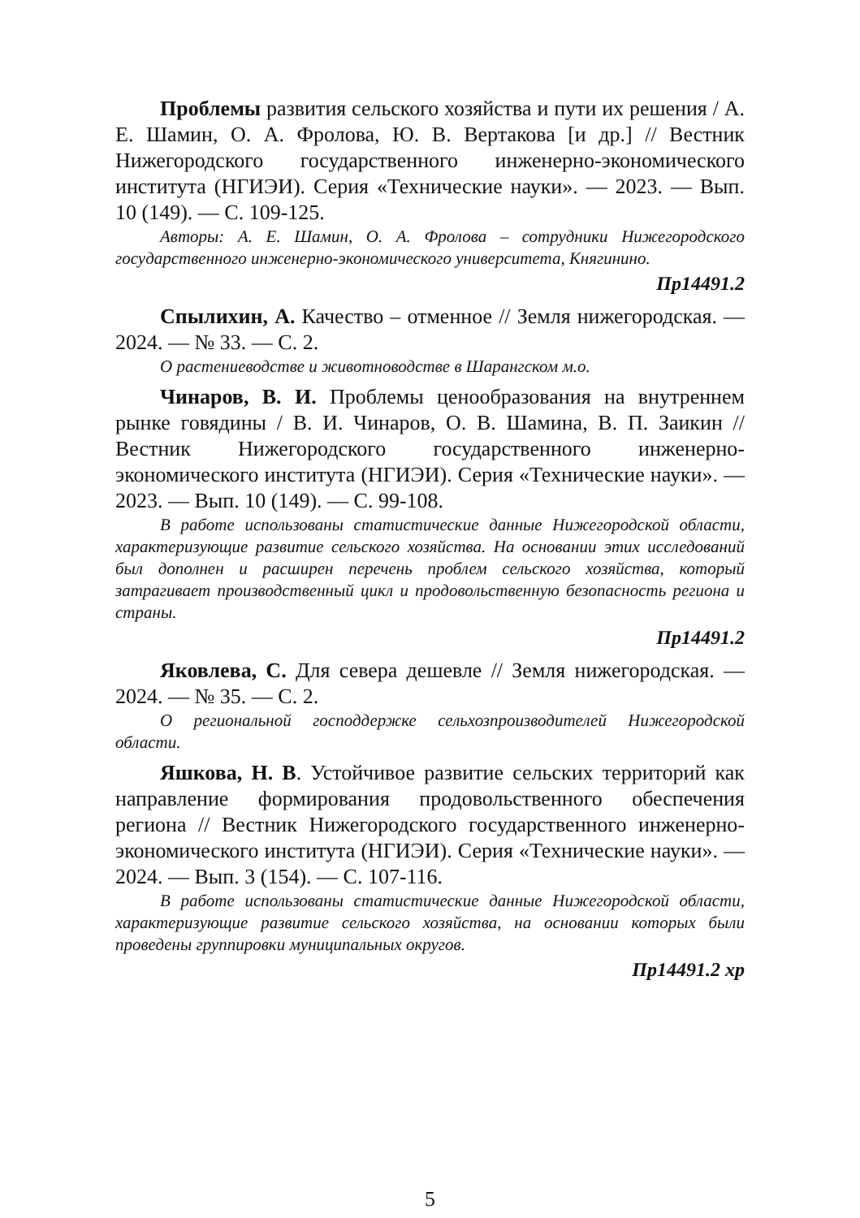Проблемы развития сельского хозяйства и пути их решения / А. Е. Шамин, О. А. Фролова, Ю. В. Вертакова [и др.] // Вестник Нижегородского государственного инженерно-экономического института (НГИЭИ). Серия «Технические науки». — 2023. — Вып. 10 (149). — С. 109-125.
Авторы: А. Е. Шамин, О. А. Фролова – сотрудники Нижегородского государственного инженерно-экономического университета, Княгинино.
Пр14491.2
Спылихин, А. Качество – отменное // Земля нижегородская. — 2024. — № 33. — С. 2.
О растениеводстве и животноводстве в Шарангском м.о.
Чинаров, В. И. Проблемы ценообразования на внутреннем рынке говядины / В. И. Чинаров, О. В. Шамина, В. П. Заикин // Вестник Нижегородского государственного инженерно-экономического института (НГИЭИ). Серия «Технические науки». — 2023. — Вып. 10 (149). — С. 99-108.
В работе использованы статистические данные Нижегородской области, характеризующие развитие сельского хозяйства. На основании этих исследований был дополнен и расширен перечень проблем сельского хозяйства, который затрагивает производственный цикл и продовольственную безопасность региона и страны.
Пр14491.2
Яковлева, С. Для севера дешевле // Земля нижегородская. — 2024. — № 35. — С. 2.
О региональной господдержке сельхозпроизводителей Нижегородской области.
Яшкова, Н. В. Устойчивое развитие сельских территорий как направление формирования продовольственного обеспечения региона // Вестник Нижегородского государственного инженерно-экономического института (НГИЭИ). Серия «Технические науки». — 2024. — Вып. 3 (154). — С. 107-116.
В работе использованы статистические данные Нижегородской области, характеризующие развитие сельского хозяйства, на основании которых были проведены группировки муниципальных округов.
Пр14491.2 хр
5